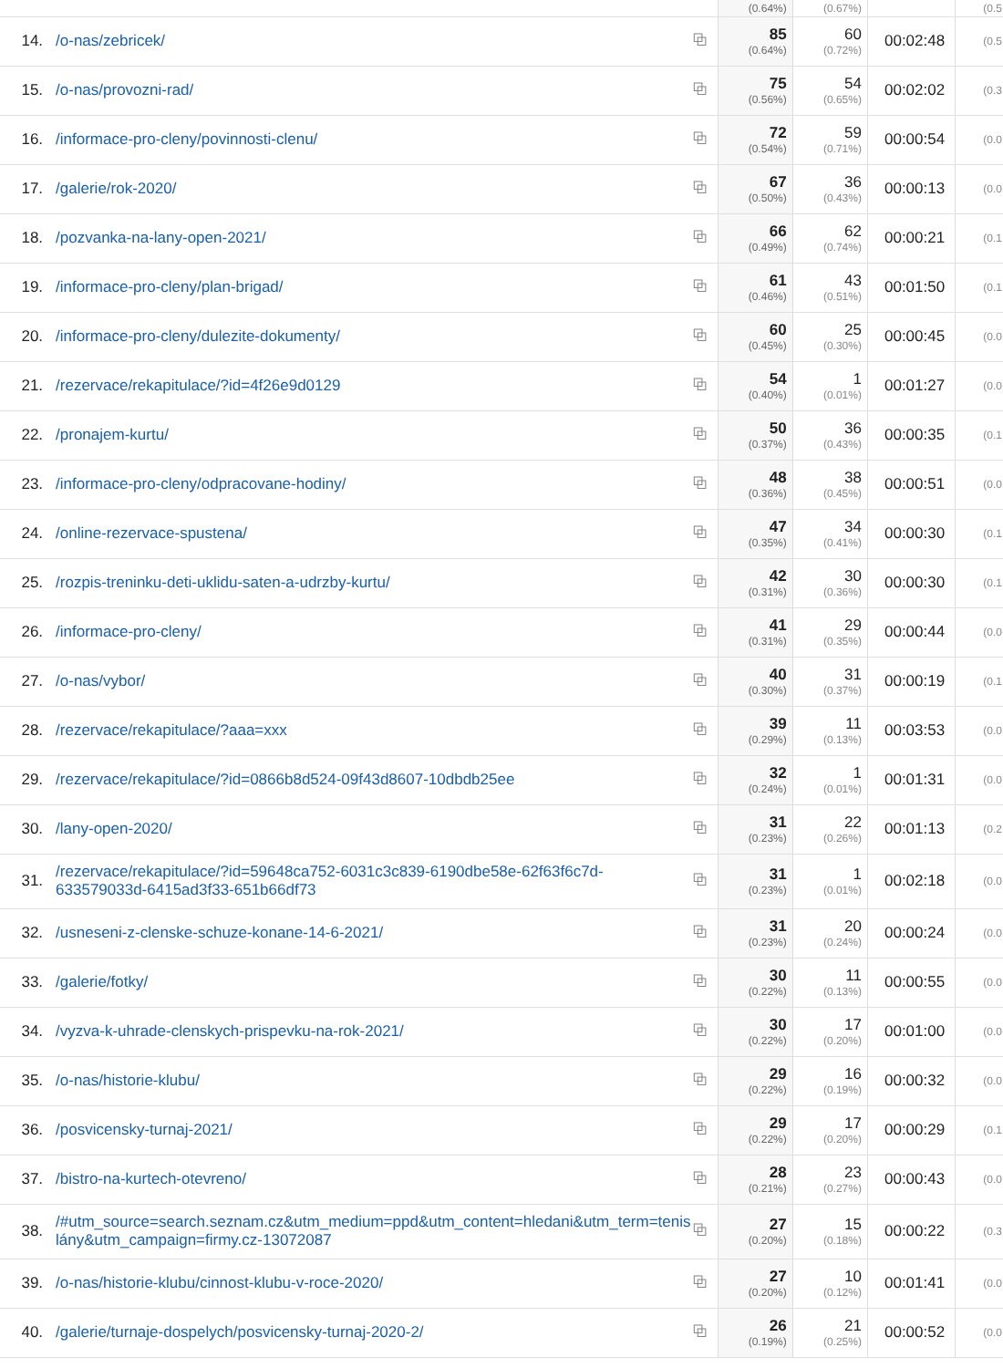| | | | (0.64%) | (0.67%) | | (0.5 |
| 14. | /o-nas/zebricek/ | ⧉ | 85 (0.64%) | 60 (0.72%) | 00:02:48 | (0.5 |
| 15. | /o-nas/provozni-rad/ | ⧉ | 75 (0.56%) | 54 (0.65%) | 00:02:02 | (0.3 |
| 16. | /informace-pro-cleny/povinnosti-clenu/ | ⧉ | 72 (0.54%) | 59 (0.71%) | 00:00:54 | (0.0 |
| 17. | /galerie/rok-2020/ | ⧉ | 67 (0.50%) | 36 (0.43%) | 00:00:13 | (0.0 |
| 18. | /pozvanka-na-lany-open-2021/ | ⧉ | 66 (0.49%) | 62 (0.74%) | 00:00:21 | (0.1 |
| 19. | /informace-pro-cleny/plan-brigad/ | ⧉ | 61 (0.46%) | 43 (0.51%) | 00:01:50 | (0.1 |
| 20. | /informace-pro-cleny/dulezite-dokumenty/ | ⧉ | 60 (0.45%) | 25 (0.30%) | 00:00:45 | (0.0 |
| 21. | /rezervace/rekapitulace/?id=4f26e9d0129 | ⧉ | 54 (0.40%) | 1 (0.01%) | 00:01:27 | (0.0 |
| 22. | /pronajem-kurtu/ | ⧉ | 50 (0.37%) | 36 (0.43%) | 00:00:35 | (0.1 |
| 23. | /informace-pro-cleny/odpracovane-hodiny/ | ⧉ | 48 (0.36%) | 38 (0.45%) | 00:00:51 | (0.0 |
| 24. | /online-rezervace-spustena/ | ⧉ | 47 (0.35%) | 34 (0.41%) | 00:00:30 | (0.1 |
| 25. | /rozpis-treninku-deti-uklidu-saten-a-udrzby-kurtu/ | ⧉ | 42 (0.31%) | 30 (0.36%) | 00:00:30 | (0.1 |
| 26. | /informace-pro-cleny/ | ⧉ | 41 (0.31%) | 29 (0.35%) | 00:00:44 | (0.0 |
| 27. | /o-nas/vybor/ | ⧉ | 40 (0.30%) | 31 (0.37%) | 00:00:19 | (0.1 |
| 28. | /rezervace/rekapitulace/?aaa=xxx | ⧉ | 39 (0.29%) | 11 (0.13%) | 00:03:53 | (0.0 |
| 29. | /rezervace/rekapitulace/?id=0866b8d524-09f43d8607-10dbdb25ee | ⧉ | 32 (0.24%) | 1 (0.01%) | 00:01:31 | (0.0 |
| 30. | /lany-open-2020/ | ⧉ | 31 (0.23%) | 22 (0.26%) | 00:01:13 | (0.2 |
| 31. | /rezervace/rekapitulace/?id=59648ca752-6031c3c839-6190dbe58e-62f63f6c7d-633579033d-6415ad3f33-651b66df73 | ⧉ | 31 (0.23%) | 1 (0.01%) | 00:02:18 | (0.0 |
| 32. | /usneseni-z-clenske-schuze-konane-14-6-2021/ | ⧉ | 31 (0.23%) | 20 (0.24%) | 00:00:24 | (0.0 |
| 33. | /galerie/fotky/ | ⧉ | 30 (0.22%) | 11 (0.13%) | 00:00:55 | (0.0 |
| 34. | /vyzva-k-uhrade-clenskych-prispevku-na-rok-2021/ | ⧉ | 30 (0.22%) | 17 (0.20%) | 00:01:00 | (0.0 |
| 35. | /o-nas/historie-klubu/ | ⧉ | 29 (0.22%) | 16 (0.19%) | 00:00:32 | (0.0 |
| 36. | /posvicensky-turnaj-2021/ | ⧉ | 29 (0.22%) | 17 (0.20%) | 00:00:29 | (0.1 |
| 37. | /bistro-na-kurtech-otevreno/ | ⧉ | 28 (0.21%) | 23 (0.27%) | 00:00:43 | (0.0 |
| 38. | /#utm_source=search.seznam.cz&utm_medium=ppd&utm_content=hledani&utm_term=tenis lány&utm_campaign=firmy.cz-13072087 | ⧉ | 27 (0.20%) | 15 (0.18%) | 00:00:22 | (0.3 |
| 39. | /o-nas/historie-klubu/cinnost-klubu-v-roce-2020/ | ⧉ | 27 (0.20%) | 10 (0.12%) | 00:01:41 | (0.0 |
| 40. | /galerie/turnaje-dospelych/posvicensky-turnaj-2020-2/ | ⧉ | 26 (0.19%) | 21 (0.25%) | 00:00:52 | (0.0 |